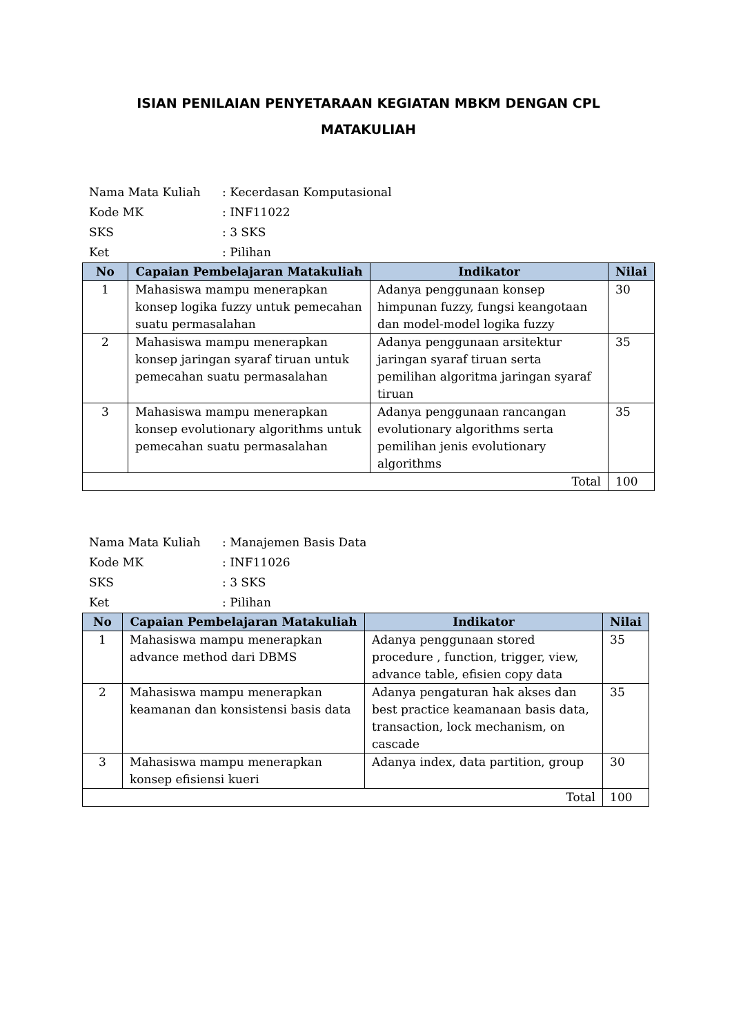ISIAN PENILAIAN PENYETARAAN KEGIATAN MBKM DENGAN CPL
MATAKULIAH
Nama Mata Kuliah: Kecerdasan Komputasional
Kode MK: INF11022
SKS: 3 SKS
Ket: Pilihan
| No | Capaian Pembelajaran Matakuliah | Indikator | Nilai |
| --- | --- | --- | --- |
| 1 | Mahasiswa mampu menerapkan konsep logika fuzzy untuk pemecahan suatu permasalahan | Adanya penggunaan konsep himpunan fuzzy, fungsi keangotaan dan model-model logika fuzzy | 30 |
| 2 | Mahasiswa mampu menerapkan konsep jaringan syaraf tiruan untuk pemecahan suatu permasalahan | Adanya penggunaan arsitektur jaringan syaraf tiruan serta pemilihan algoritma jaringan syaraf tiruan | 35 |
| 3 | Mahasiswa mampu menerapkan konsep evolutionary algorithms untuk pemecahan suatu permasalahan | Adanya penggunaan rancangan evolutionary algorithms serta pemilihan jenis evolutionary algorithms | 35 |
| Total | | | 100 |
Nama Mata Kuliah: Manajemen Basis Data
Kode MK: INF11026
SKS: 3 SKS
Ket: Pilihan
| No | Capaian Pembelajaran Matakuliah | Indikator | Nilai |
| --- | --- | --- | --- |
| 1 | Mahasiswa mampu menerapkan advance method dari DBMS | Adanya penggunaan stored procedure , function, trigger, view, advance table, efisien copy data | 35 |
| 2 | Mahasiswa mampu menerapkan keamanan dan konsistensi basis data | Adanya pengaturan hak akses dan best practice keamanaan basis data, transaction, lock mechanism, on cascade | 35 |
| 3 | Mahasiswa mampu menerapkan konsep efisiensi kueri | Adanya index, data partition, group | 30 |
| Total | | | 100 |